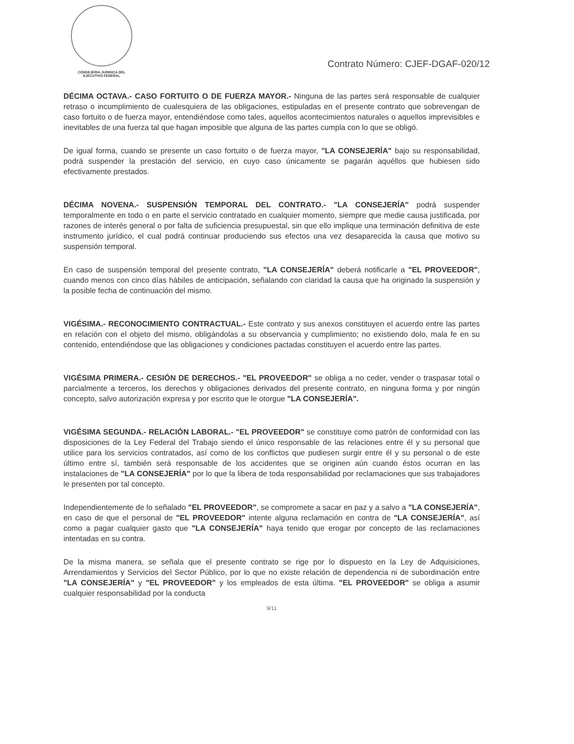CONSEJERIA JURIDICA DEL
EJECUTIVO FEDERAL
Contrato Número: CJEF-DGAF-020/12
DÉCIMA OCTAVA.- CASO FORTUITO O DE FUERZA MAYOR.- Ninguna de las partes será responsable de cualquier retraso o incumplimiento de cualesquiera de las obligaciones, estipuladas en el presente contrato que sobrevengan de caso fortuito o de fuerza mayor, entendiéndose como tales, aquellos acontecimientos naturales o aquellos imprevisibles e inevitables de una fuerza tal que hagan imposible que alguna de las partes cumpla con lo que se obligó.
De igual forma, cuando se presente un caso fortuito o de fuerza mayor, "LA CONSEJERÍA" bajo su responsabilidad, podrá suspender la prestación del servicio, en cuyo caso únicamente se pagarán aquéllos que hubiesen sido efectivamente prestados.
DÉCIMA NOVENA.- SUSPENSIÓN TEMPORAL DEL CONTRATO.- "LA CONSEJERÍA" podrá suspender temporalmente en todo o en parte el servicio contratado en cualquier momento, siempre que medie causa justificada, por razones de interés general o por falta de suficiencia presupuestal, sin que ello implique una terminación definitiva de este instrumento jurídico, el cual podrá continuar produciendo sus efectos una vez desaparecida la causa que motivo su suspensión temporal.
En caso de suspensión temporal del presente contrato, "LA CONSEJERÍA" deberá notificarle a "EL PROVEEDOR", cuando menos con cinco días hábiles de anticipación, señalando con claridad la causa que ha originado la suspensión y la posible fecha de continuación del mismo.
VIGÉSIMA.- RECONOCIMIENTO CONTRACTUAL.- Este contrato y sus anexos constituyen el acuerdo entre las partes en relación con el objeto del mismo, obligándolas a su observancia y cumplimiento; no existiendo dolo, mala fe en su contenido, entendiéndose que las obligaciones y condiciones pactadas constituyen el acuerdo entre las partes.
VIGÉSIMA PRIMERA.- CESIÓN DE DERECHOS.- "EL PROVEEDOR" se obliga a no ceder, vender o traspasar total o parcialmente a terceros, los derechos y obligaciones derivados del presente contrato, en ninguna forma y por ningún concepto, salvo autorización expresa y por escrito que le otorgue "LA CONSEJERÍA".
VIGÉSIMA SEGUNDA.- RELACIÓN LABORAL.- "EL PROVEEDOR" se constituye como patrón de conformidad con las disposiciones de la Ley Federal del Trabajo siendo el único responsable de las relaciones entre él y su personal que utilice para los servicios contratados, así como de los conflictos que pudiesen surgir entre él y su personal o de este último entre sí, también será responsable de los accidentes que se originen aún cuando éstos ocurran en las instalaciones de "LA CONSEJERÍA" por lo que la libera de toda responsabilidad por reclamaciones que sus trabajadores le presenten por tal concepto.
Independientemente de lo señalado "EL PROVEEDOR", se compromete a sacar en paz y a salvo a "LA CONSEJERÍA", en caso de que el personal de "EL PROVEEDOR" intente alguna reclamación en contra de "LA CONSEJERÍA", así como a pagar cualquier gasto que "LA CONSEJERÍA" haya tenido que erogar por concepto de las reclamaciones intentadas en su contra.
De la misma manera, se señala que el presente contrato se rige por lo dispuesto en la Ley de Adquisiciones, Arrendamientos y Servicios del Sector Público, por lo que no existe relación de dependencia ni de subordinación entre "LA CONSEJERÍA" y "EL PROVEEDOR" y los empleados de esta última. "EL PROVEEDOR" se obliga a asumir cualquier responsabilidad por la conducta
9/11